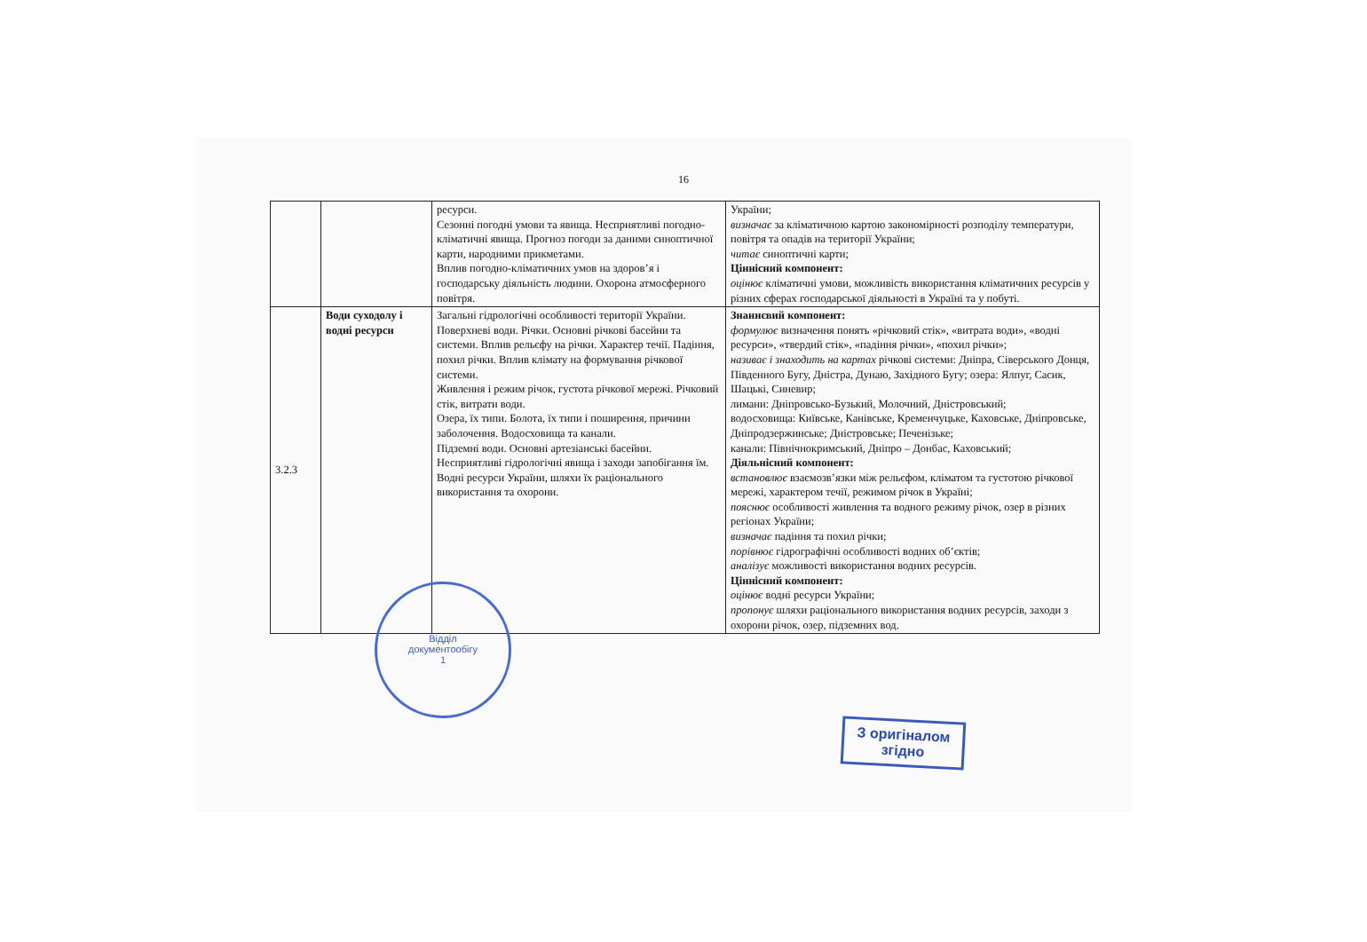16
| | | ресурси. Сезонні погодні умови та явища. Несприятливі погодно-кліматичні явища. Прогноз погоди за даними синоптичної карти, народними прикметами. Вплив погодно-кліматичних умов на здоров’я і господарську діяльність людини. Охорона атмосферного повітря. | України; визначає за кліматичною картою закономірності розподілу температури, повітря та опадів на території України; читає синоптичні карти; Ціннісний компонент: оцінює кліматичні умови, можливість використання кліматичних ресурсів у різних сферах господарської діяльності в Україні та у побуті. |
| 3.2.3 | Води суходолу і водні ресурси | Загальні гідрологічні особливості території України. Поверхневі води. Річки. Основні річкові басейни та системи. Вплив рельєфу на річки. Характер течії. Падіння, похил річки. Вплив клімату на формування річкової системи. Живлення і режим річок, густота річкової мережі. Річковий стік, витрати води. Озера, їх типи. Болота, їх типи і поширення, причини заболочення. Водосховища та канали. Підземні води. Основні артезіанські басейни. Несприятливі гідрологічні явища і заходи запобігання їм. Водні ресурси України, шляхи їх раціонального використання та охорони. | Знаннєвий компонент: формулює визначення понять «річковий стік», «витрата води», «водні ресурси», «твердий стік», «падіння річки», «похил річки»; називає і знаходить на картах річкові системи: Дніпра, Сіверського Донця, Південного Бугу, Дністра, Дунаю, Західного Бугу; озера: Ялпуг, Сасик, Шацькі, Синевир; лимани: Дніпровсько-Бузький, Молочний, Дністровський; водосховища: Київське, Канівське, Кременчуцьке, Каховське, Дніпровське, Дніпродзержинське; Дністровське; Печенізьке; канали: Північнокримський, Дніпро – Донбас, Каховський; Діяльнісний компонент: встановлює взаємозв’язки між рельєфом, кліматом та густотою річкової мережі, характером течії, режимом річок в Україні; пояснює особливості живлення та водного режиму річок, озер в різних регіонах України; визначає падіння та похил річки; порівнює гідрографічні особливості водних об’єктів; аналізує можливості використання водних ресурсів. Ціннісний компонент: оцінює водні ресурси України; пропонує шляхи раціонального використання водних ресурсів, заходи з охорони річок, озер, підземних вод. |
Відділ
документообігу
1
З оригіналом
згідно